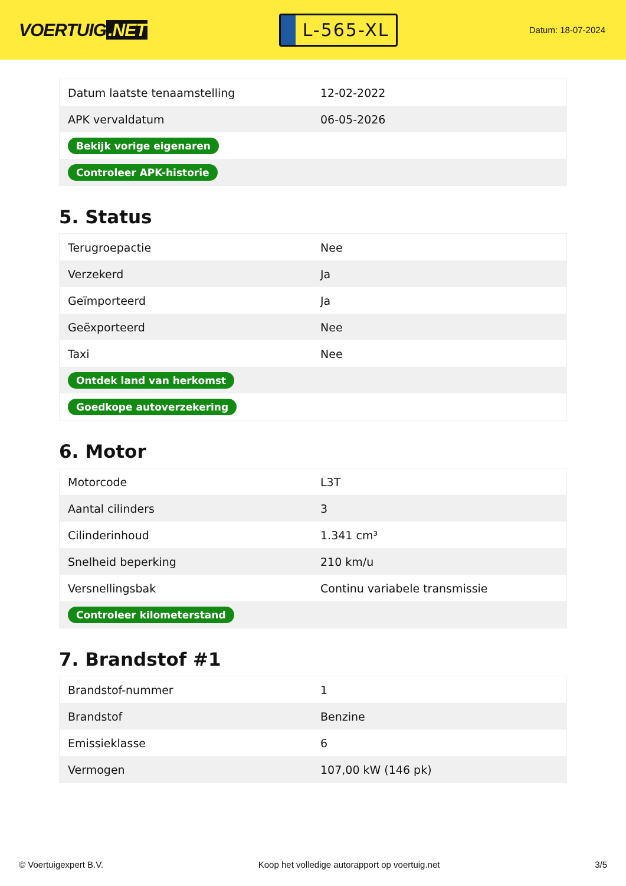VOERTUIG.NET
L-565-XL
Datum: 18-07-2024
| Datum laatste tenaamstelling | 12-02-2022 |
| APK vervaldatum | 06-05-2026 |
| Bekijk vorige eigenaren | |
| Controleer APK-historie | |
5. Status
| Terugroepactie | Nee |
| Verzekerd | Ja |
| Geïmporteerd | Ja |
| Geëxporteerd | Nee |
| Taxi | Nee |
| Ontdek land van herkomst | |
| Goedkope autoverzekering | |
6. Motor
| Motorcode | L3T |
| Aantal cilinders | 3 |
| Cilinderinhoud | 1.341 cm³ |
| Snelheid beperking | 210 km/u |
| Versnellingsbak | Continu variabele transmissie |
| Controleer kilometerstand | |
7. Brandstof #1
| Brandstof-nummer | 1 |
| Brandstof | Benzine |
| Emissieklasse | 6 |
| Vermogen | 107,00 kW (146 pk) |
© Voertuigexpert B.V. Koop het volledige autorapport op voertuig.net 3/5